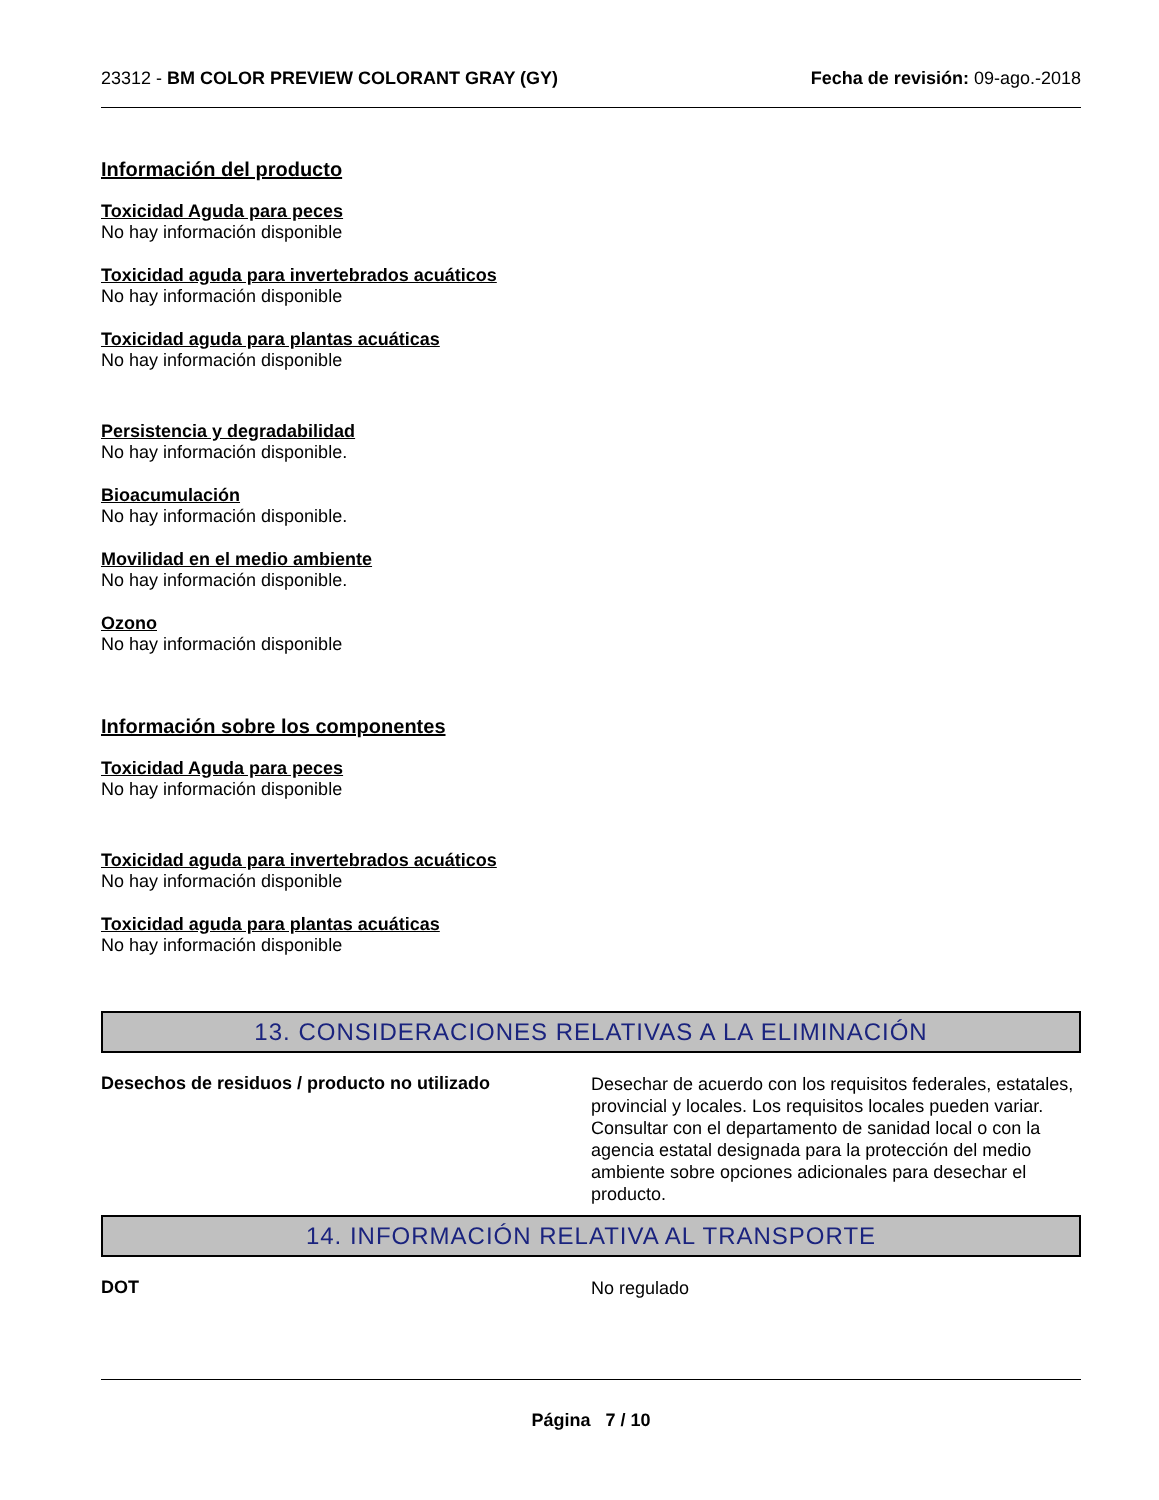23312 - BM COLOR PREVIEW COLORANT GRAY (GY) Fecha de revisión: 09-ago.-2018
Información del producto
Toxicidad Aguda para peces
No hay información disponible
Toxicidad aguda para invertebrados acuáticos
No hay información disponible
Toxicidad aguda para plantas acuáticas
No hay información disponible
Persistencia y degradabilidad
No hay información disponible.
Bioacumulación
No hay información disponible.
Movilidad en el medio ambiente
No hay información disponible.
Ozono
No hay información disponible
Información sobre los componentes
Toxicidad Aguda para peces
No hay información disponible
Toxicidad aguda para invertebrados acuáticos
No hay información disponible
Toxicidad aguda para plantas acuáticas
No hay información disponible
13. CONSIDERACIONES RELATIVAS A LA ELIMINACIÓN
Desechos de residuos / producto no utilizado
Desechar de acuerdo con los requisitos federales, estatales, provincial y locales. Los requisitos locales pueden variar. Consultar con el departamento de sanidad local o con la agencia estatal designada para la protección del medio ambiente sobre opciones adicionales para desechar el producto.
14. INFORMACIÓN RELATIVA AL TRANSPORTE
DOT
No regulado
Página 7 / 10